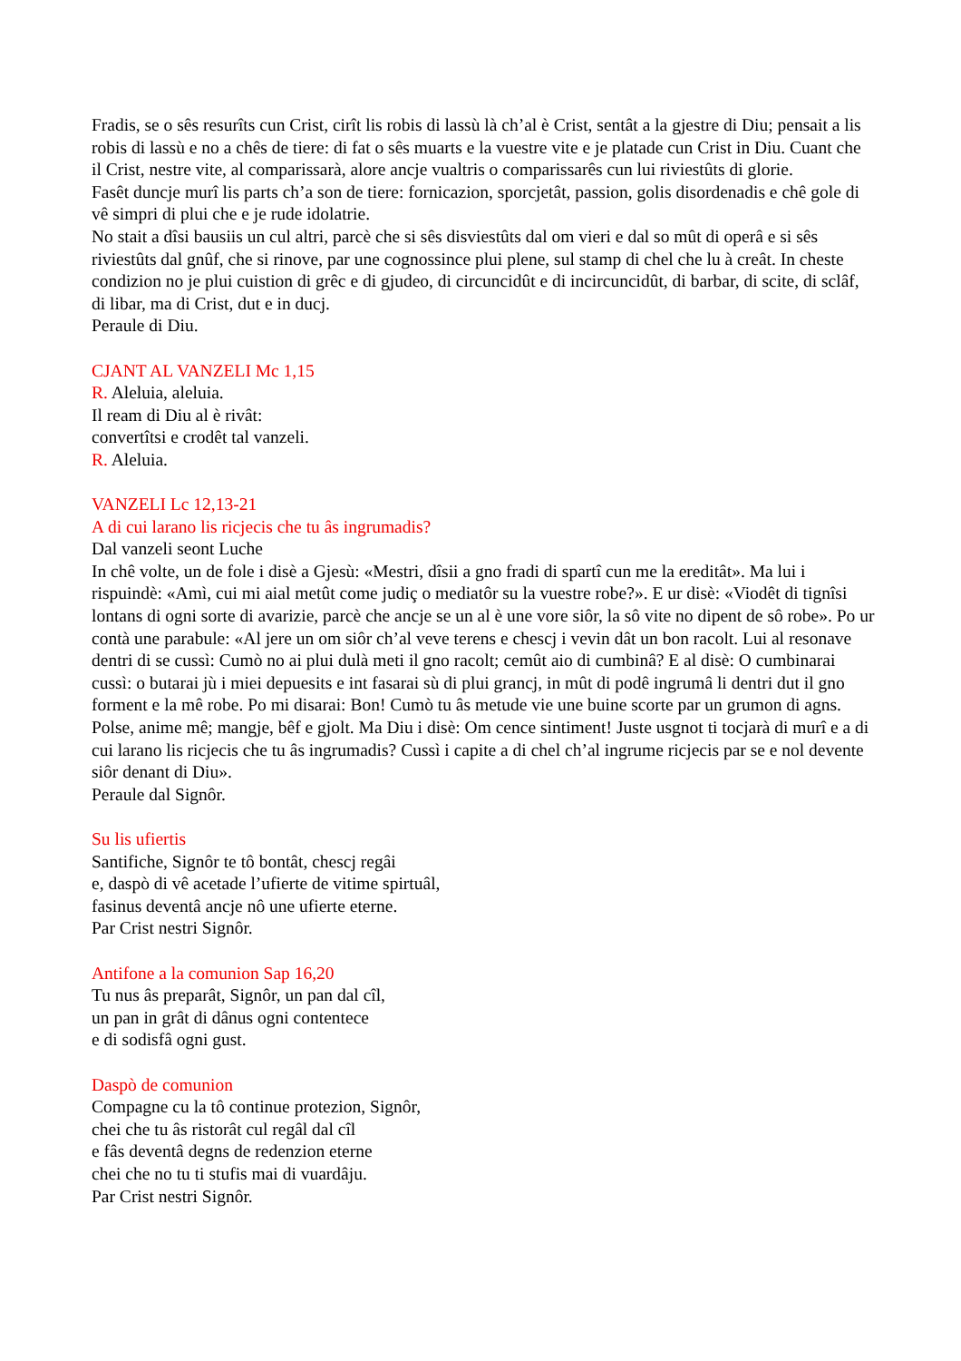Fradis, se o sês resurîts cun Crist, cirît lis robis di lassù là ch’al è Crist, sentât a la gjestre di Diu; pensait a lis robis di lassù e no a chês de tiere: di fat o sês muarts e la vuestre vite e je platade cun Crist in Diu. Cuant che il Crist, nestre vite, al comparissarà, alore ancje vualtris o comparissarês cun lui riviestûts di glorie.
Fasêt duncje murî lis parts ch’a son de tiere: fornicazion, sporcjetât, passion, golis disordenadis e chê gole di vê simpri di plui che e je rude idolatrie.
No stait a dîsi bausiis un cul altri, parcè che si sês disviestûts dal om vieri e dal so mût di operâ e si sês riviestûts dal gnûf, che si rinove, par une cognossince plui plene, sul stamp di chel che lu à creât. In cheste condizion no je plui cuistion di grêc e di gjudeo, di circuncidût e di incircuncidût, di barbar, di scite, di sclâf, di libar, ma di Crist, dut e in ducj.
Peraule di Diu.
CJANT AL VANZELI Mc 1,15
R. Aleluia, aleluia.
Il ream di Diu al è rivât:
convertîtsi e crodêt tal vanzeli.
R. Aleluia.
VANZELI Lc 12,13-21
A di cui larano lis ricjecis che tu âs ingrumadis?
Dal vanzeli seont Luche
In chê volte, un de fole i disè a Gjesù: «Mestri, dîsii a gno fradi di spartî cun me la ereditât». Ma lui i rispuindè: «Amì, cui mi aial metût come judiç o mediatôr su la vuestre robe?». E ur disè: «Viodêt di tignîsi lontans di ogni sorte di avarizie, parcè che ancje se un al è une vore siôr, la sô vite no dipent de sô robe». Po ur contà une parabule: «Al jere un om siôr ch’al veve terens e chescj i vevin dât un bon racolt. Lui al resonave dentri di se cussì: Cumò no ai plui dulà meti il gno racolt; cemût aio di cumbinâ? E al disè: O cumbinarai cussì: o butarai jù i miei depuesits e int fasarai sù di plui grancj, in mût di podê ingrumâ li dentri dut il gno forment e la mê robe. Po mi disarai: Bon! Cumò tu âs metude vie une buine scorte par un grumon di agns. Polse, anime mê; mangje, bêf e gjolt. Ma Diu i disè: Om cence sintiment! Juste usgnot ti tocjarà di murî e a di cui larano lis ricjecis che tu âs ingrumadis? Cussì i capite a di chel ch’al ingrume ricjecis par se e nol devente siôr denant di Diu».
Peraule dal Signôr.
Su lis ufiertis
Santifiche, Signôr te tô bontât, chescj regâi
e, daspò di vê acetade l’ufierte de vitime spirtuâl,
fasinus deventâ ancje nô une ufierte eterne.
Par Crist nestri Signôr.
Antifone a la comunion Sap 16,20
Tu nus âs preparât, Signôr, un pan dal cîl,
un pan in grât di dânus ogni contentece
e di sodisfâ ogni gust.
Daspò de comunion
Compagne cu la tô continue protezion, Signôr,
chei che tu âs ristorât cul regâl dal cîl
e fâs deventâ degns de redenzion eterne
chei che no tu ti stufis mai di vuardâju.
Par Crist nestri Signôr.